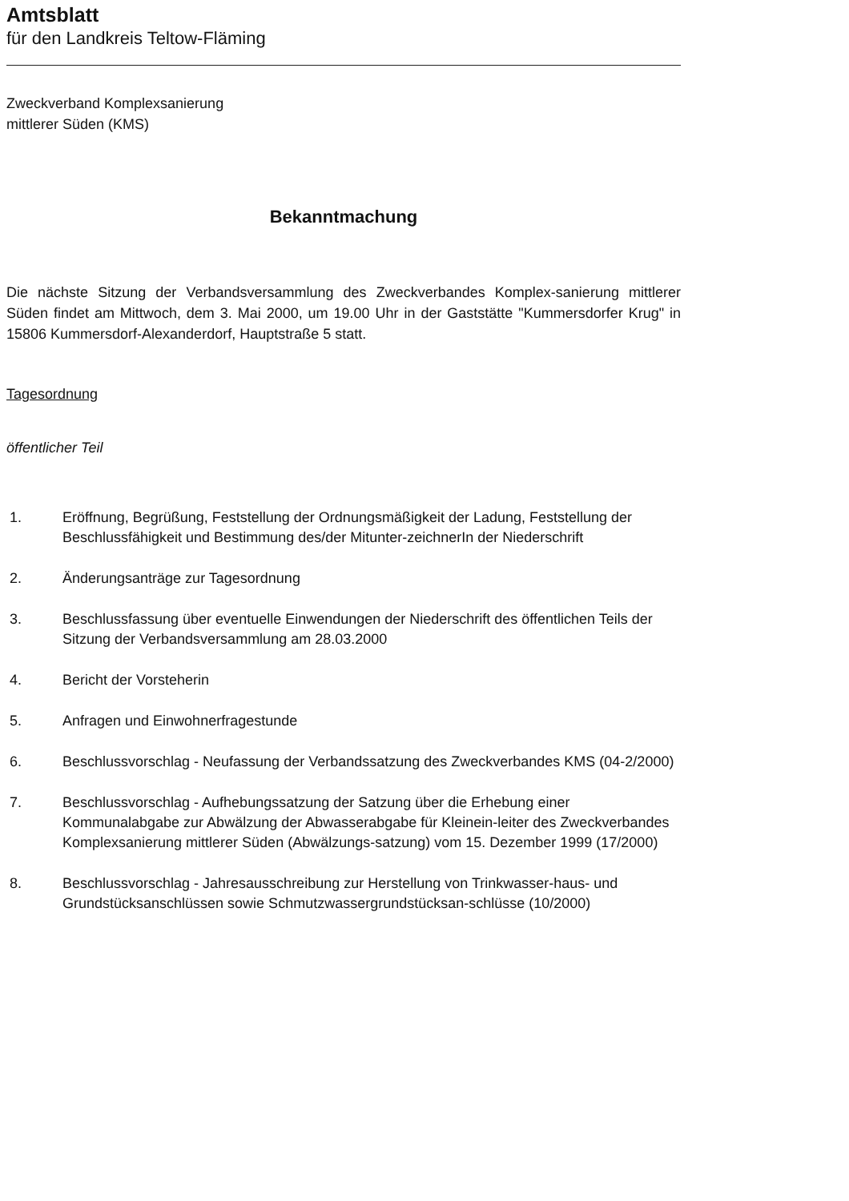Amtsblatt
für den Landkreis Teltow-Fläming
Zweckverband Komplexsanierung
mittlerer Süden (KMS)
Bekanntmachung
Die nächste Sitzung der Verbandsversammlung des Zweckverbandes Komplex-sanierung mittlerer Süden findet am Mittwoch, dem 3. Mai 2000, um 19.00 Uhr in der Gaststätte "Kummersdorfer Krug" in 15806 Kummersdorf-Alexanderdorf, Hauptstraße 5 statt.
Tagesordnung
öffentlicher Teil
1. Eröffnung, Begrüßung, Feststellung der Ordnungsmäßigkeit der Ladung, Feststellung der Beschlussfähigkeit und Bestimmung des/der Mitunter-zeichnerIn der Niederschrift
2. Änderungsanträge zur Tagesordnung
3. Beschlussfassung über eventuelle Einwendungen der Niederschrift des öffentlichen Teils der Sitzung der Verbandsversammlung am 28.03.2000
4. Bericht der Vorsteherin
5. Anfragen und Einwohnerfragestunde
6. Beschlussvorschlag - Neufassung der Verbandssatzung des Zweckverbandes KMS (04-2/2000)
7. Beschlussvorschlag - Aufhebungssatzung der Satzung über die Erhebung einer Kommunalabgabe zur Abwälzung der Abwasserabgabe für Kleinein-leiter des Zweckverbandes Komplexsanierung mittlerer Süden (Abwälzungs-satzung) vom 15. Dezember 1999 (17/2000)
8. Beschlussvorschlag - Jahresausschreibung zur Herstellung von Trinkwasser-haus- und Grundstücksanschlüssen sowie Schmutzwassergrundstücksan-schlüsse (10/2000)